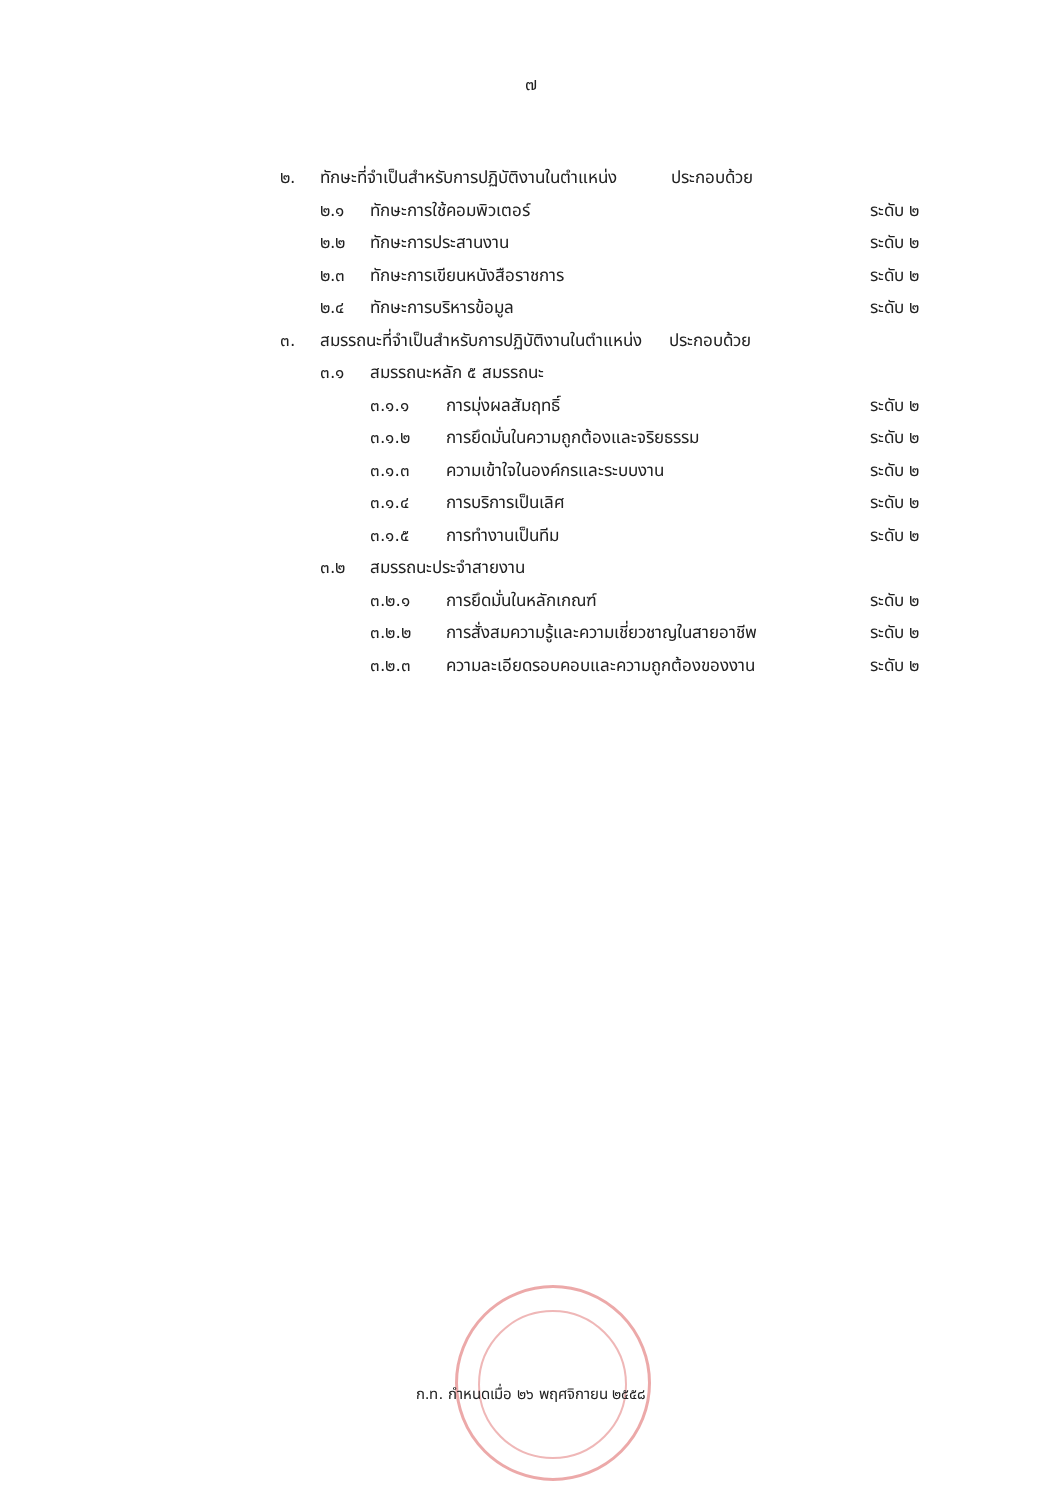๗
๒. ทักษะที่จำเป็นสำหรับการปฏิบัติงานในตำแหน่ง ประกอบด้วย
๒.๑ ทักษะการใช้คอมพิวเตอร์ ระดับ ๒
๒.๒ ทักษะการประสานงาน ระดับ ๒
๒.๓ ทักษะการเขียนหนังสือราชการ ระดับ ๒
๒.๔ ทักษะการบริหารข้อมูล ระดับ ๒
๓. สมรรถนะที่จำเป็นสำหรับการปฏิบัติงานในตำแหน่ง ประกอบด้วย
๓.๑ สมรรถนะหลัก ๕ สมรรถนะ
๓.๑.๑ การมุ่งผลสัมฤทธิ์ ระดับ ๒
๓.๑.๒ การยึดมั่นในความถูกต้องและจริยธรรม ระดับ ๒
๓.๑.๓ ความเข้าใจในองค์กรและระบบงาน ระดับ ๒
๓.๑.๔ การบริการเป็นเลิศ ระดับ ๒
๓.๑.๕ การทำงานเป็นทีม ระดับ ๒
๓.๒ สมรรถนะประจำสายงาน
๓.๒.๑ การยึดมั่นในหลักเกณฑ์ ระดับ ๒
๓.๒.๒ การสั่งสมความรู้และความเชี่ยวชาญในสายอาชีพ ระดับ ๒
๓.๒.๓ ความละเอียดรอบคอบและความถูกต้องของงาน ระดับ ๒
ก.ท. กำหนดเมื่อ ๒๖ พฤศจิกายน ๒๕๕๘